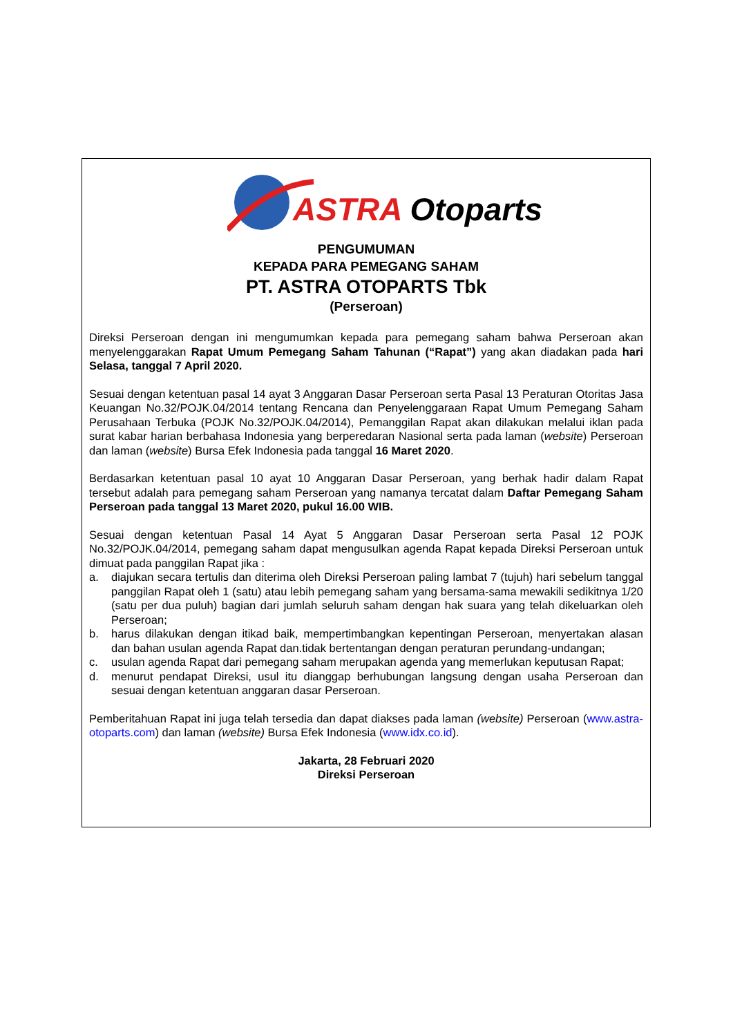ASTRA Otoparts
PENGUMUMAN
KEPADA PARA PEMEGANG SAHAM
PT. ASTRA OTOPARTS Tbk
(Perseroan)
Direksi Perseroan dengan ini mengumumkan kepada para pemegang saham bahwa Perseroan akan menyelenggarakan Rapat Umum Pemegang Saham Tahunan (“Rapat”) yang akan diadakan pada hari Selasa, tanggal 7 April 2020.
Sesuai dengan ketentuan pasal 14 ayat 3 Anggaran Dasar Perseroan serta Pasal 13 Peraturan Otoritas Jasa Keuangan No.32/POJK.04/2014 tentang Rencana dan Penyelenggaraan Rapat Umum Pemegang Saham Perusahaan Terbuka (POJK No.32/POJK.04/2014), Pemanggilan Rapat akan dilakukan melalui iklan pada surat kabar harian berbahasa Indonesia yang berperedaran Nasional serta pada laman (website) Perseroan dan laman (website) Bursa Efek Indonesia pada tanggal 16 Maret 2020.
Berdasarkan ketentuan pasal 10 ayat 10 Anggaran Dasar Perseroan, yang berhak hadir dalam Rapat tersebut adalah para pemegang saham Perseroan yang namanya tercatat dalam Daftar Pemegang Saham Perseroan pada tanggal 13 Maret 2020, pukul 16.00 WIB.
Sesuai dengan ketentuan Pasal 14 Ayat 5 Anggaran Dasar Perseroan serta Pasal 12 POJK No.32/POJK.04/2014, pemegang saham dapat mengusulkan agenda Rapat kepada Direksi Perseroan untuk dimuat pada panggilan Rapat jika :
a. diajukan secara tertulis dan diterima oleh Direksi Perseroan paling lambat 7 (tujuh) hari sebelum tanggal panggilan Rapat oleh 1 (satu) atau lebih pemegang saham yang bersama-sama mewakili sedikitnya 1/20 (satu per dua puluh) bagian dari jumlah seluruh saham dengan hak suara yang telah dikeluarkan oleh Perseroan;
b. harus dilakukan dengan itikad baik, mempertimbangkan kepentingan Perseroan, menyertakan alasan dan bahan usulan agenda Rapat dan.tidak bertentangan dengan peraturan perundang-undangan;
c. usulan agenda Rapat dari pemegang saham merupakan agenda yang memerlukan keputusan Rapat;
d. menurut pendapat Direksi, usul itu dianggap berhubungan langsung dengan usaha Perseroan dan sesuai dengan ketentuan anggaran dasar Perseroan.
Pemberitahuan Rapat ini juga telah tersedia dan dapat diakses pada laman (website) Perseroan (www.astra-otoparts.com) dan laman (website) Bursa Efek Indonesia (www.idx.co.id).
Jakarta, 28 Februari 2020
Direksi Perseroan